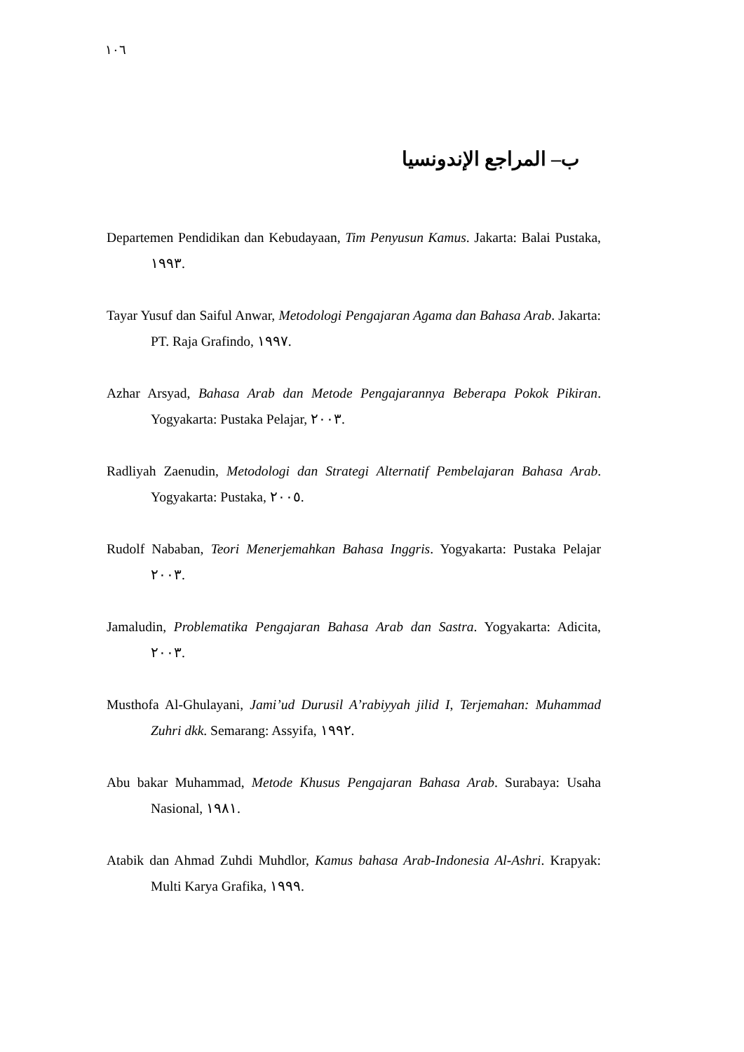١٠٦
ب– المراجع الإندونسيا
Departemen Pendidikan dan Kebudayaan, Tim Penyusun Kamus. Jakarta: Balai Pustaka, ١٩٩٣.
Tayar Yusuf dan Saiful Anwar, Metodologi Pengajaran Agama dan Bahasa Arab. Jakarta: PT. Raja Grafindo, ١٩٩٧.
Azhar Arsyad, Bahasa Arab dan Metode Pengajarannya Beberapa Pokok Pikiran. Yogyakarta: Pustaka Pelajar, ٢٠٠٣.
Radliyah Zaenudin, Metodologi dan Strategi Alternatif Pembelajaran Bahasa Arab. Yogyakarta: Pustaka, ٢٠٠٥.
Rudolf Nababan, Teori Menerjemahkan Bahasa Inggris. Yogyakarta: Pustaka Pelajar ٢٠٠٣.
Jamaludin, Problematika Pengajaran Bahasa Arab dan Sastra. Yogyakarta: Adicita, ٢٠٠٣.
Musthofa Al-Ghulayani, Jami’ud Durusil A’rabiyyah jilid I, Terjemahan: Muhammad Zuhri dkk. Semarang: Assyifa, ١٩٩٢.
Abu bakar Muhammad, Metode Khusus Pengajaran Bahasa Arab. Surabaya: Usaha Nasional, ١٩٨١.
Atabik dan Ahmad Zuhdi Muhdlor, Kamus bahasa Arab-Indonesia Al-Ashri. Krapyak: Multi Karya Grafika, ١٩٩٩.